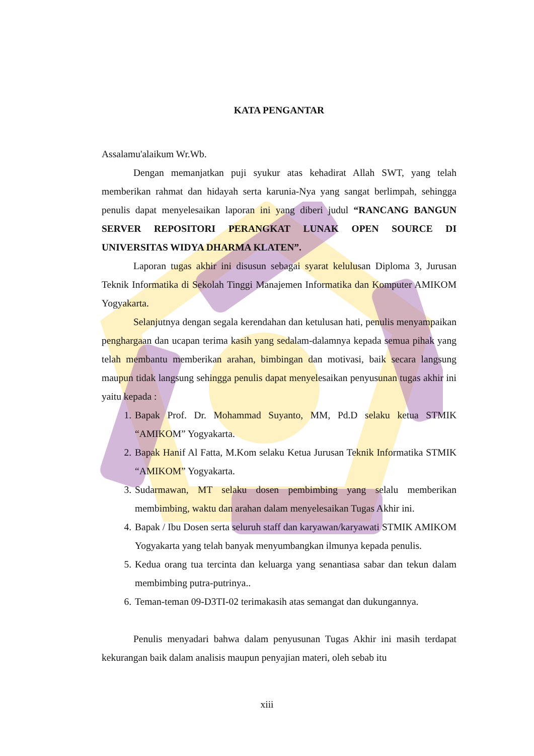KATA PENGANTAR
Assalamu'alaikum Wr.Wb.
Dengan memanjatkan puji syukur atas kehadirat Allah SWT, yang telah memberikan rahmat dan hidayah serta karunia-Nya yang sangat berlimpah, sehingga penulis dapat menyelesaikan laporan ini yang diberi judul “RANCANG BANGUN SERVER REPOSITORI PERANGKAT LUNAK OPEN SOURCE DI UNIVERSITAS WIDYA DHARMA KLATEN”.
Laporan tugas akhir ini disusun sebagai syarat kelulusan Diploma 3, Jurusan Teknik Informatika di Sekolah Tinggi Manajemen Informatika dan Komputer AMIKOM Yogyakarta.
Selanjutnya dengan segala kerendahan dan ketulusan hati, penulis menyampaikan penghargaan dan ucapan terima kasih yang sedalam-dalamnya kepada semua pihak yang telah membantu memberikan arahan, bimbingan dan motivasi, baik secara langsung maupun tidak langsung sehingga penulis dapat menyelesaikan penyusunan tugas akhir ini yaitu kepada :
1. Bapak Prof. Dr. Mohammad Suyanto, MM, Pd.D selaku ketua STMIK “AMIKOM” Yogyakarta.
2. Bapak Hanif Al Fatta, M.Kom selaku Ketua Jurusan Teknik Informatika STMIK “AMIKOM” Yogyakarta.
3. Sudarmawan, MT selaku dosen pembimbing yang selalu memberikan membimbing, waktu dan arahan dalam menyelesaikan Tugas Akhir ini.
4. Bapak / Ibu Dosen serta seluruh staff dan karyawan/karyawati STMIK AMIKOM Yogyakarta yang telah banyak menyumbangkan ilmunya kepada penulis.
5. Kedua orang tua tercinta dan keluarga yang senantiasa sabar dan tekun dalam membimbing putra-putrinya..
6. Teman-teman 09-D3TI-02 terimakasih atas semangat dan dukungannya.
Penulis menyadari bahwa dalam penyusunan Tugas Akhir ini masih terdapat kekurangan baik dalam analisis maupun penyajian materi, oleh sebab itu
xiii